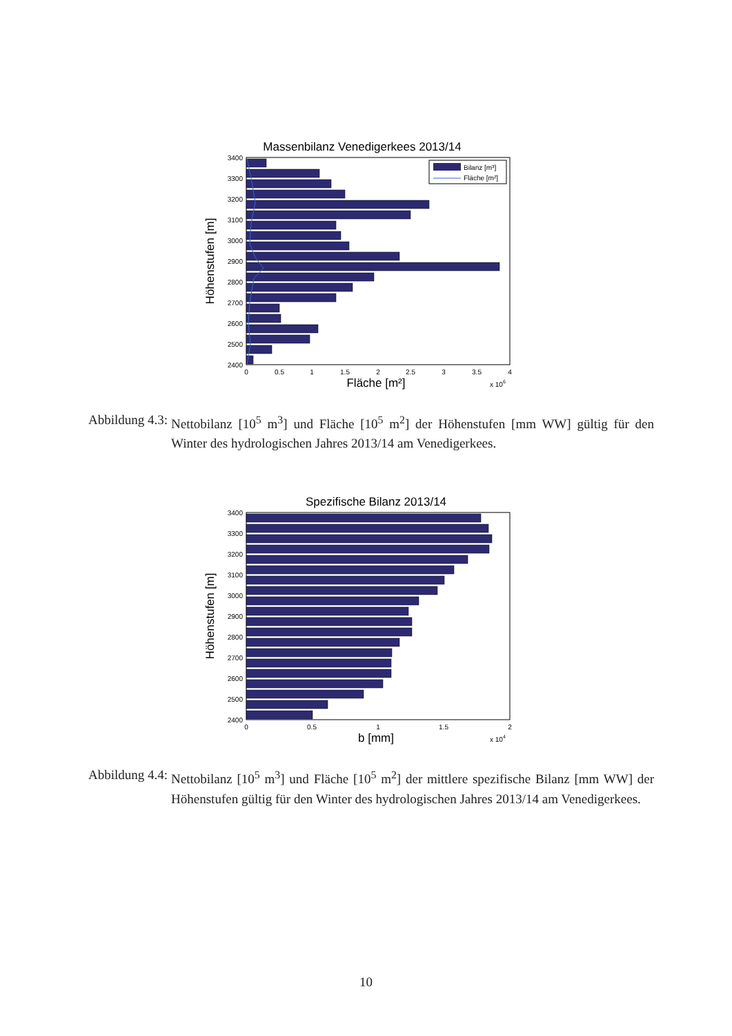Massenbilanz Venedigerkees 2013/14
3400
3300
3200
3100
3000
2900
2800
2700
2600
2500
2400
Bilanz [m³]
Fläche [m²]
0
0.5
1
1.5
2
2.5
3
3.5
4
Fläche [m²]
x 106
Höhenstufen [m]
Abbildung 4.3: Nettobilanz [10<sup>5</sup> m<sup>3</sup>] und Fläche [10<sup>5</sup> m<sup>2</sup>] der Höhenstufen [mm WW] gültig für den Winter des hydrologischen Jahres 2013/14 am Venedigerkees.
Spezifische Bilanz 2013/14
3400
3300
3200
3100
3000
2900
2800
2700
2600
2500
2400
0
0.5
1
1.5
2
b [mm]
x 104
Höhenstufen [m]
Abbildung 4.4: Nettobilanz [10<sup>5</sup> m<sup>3</sup>] und Fläche [10<sup>5</sup> m<sup>2</sup>] der mittlere spezifische Bilanz [mm WW] der Höhenstufen gültig für den Winter des hydrologischen Jahres 2013/14 am Venedigerkees.
10